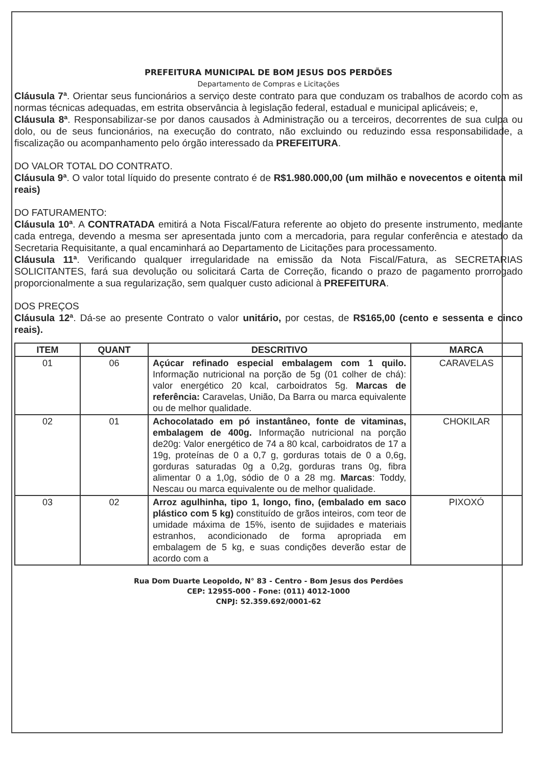PREFEITURA MUNICIPAL DE BOM JESUS DOS PERDÕES
Departamento de Compras e Licitações
Cláusula 7ª. Orientar seus funcionários a serviço deste contrato para que conduzam os trabalhos de acordo com as normas técnicas adequadas, em estrita observância à legislação federal, estadual e municipal aplicáveis; e,
Cláusula 8ª. Responsabilizar-se por danos causados à Administração ou a terceiros, decorrentes de sua culpa ou dolo, ou de seus funcionários, na execução do contrato, não excluindo ou reduzindo essa responsabilidade, a fiscalização ou acompanhamento pelo órgão interessado da PREFEITURA.
DO VALOR TOTAL DO CONTRATO.
Cláusula 9ª. O valor total líquido do presente contrato é de R$1.980.000,00 (um milhão e novecentos e oitenta mil reais)
DO FATURAMENTO:
Cláusula 10ª. A CONTRATADA emitirá a Nota Fiscal/Fatura referente ao objeto do presente instrumento, mediante cada entrega, devendo a mesma ser apresentada junto com a mercadoria, para regular conferência e atestado da Secretaria Requisitante, a qual encaminhará ao Departamento de Licitações para processamento.
Cláusula 11ª. Verificando qualquer irregularidade na emissão da Nota Fiscal/Fatura, as SECRETARIAS SOLICITANTES, fará sua devolução ou solicitará Carta de Correção, ficando o prazo de pagamento prorrogado proporcionalmente a sua regularização, sem qualquer custo adicional à PREFEITURA.
DOS PREÇOS
Cláusula 12ª. Dá-se ao presente Contrato o valor unitário, por cestas, de R$165,00 (cento e sessenta e cinco reais).
| ITEM | QUANT | DESCRITIVO | MARCA |
| --- | --- | --- | --- |
| 01 | 06 | Açúcar refinado especial embalagem com 1 quilo. Informação nutricional na porção de 5g (01 colher de chá): valor energético 20 kcal, carboidratos 5g. Marcas de referência: Caravelas, União, Da Barra ou marca equivalente ou de melhor qualidade. | CARAVELAS |
| 02 | 01 | Achocolatado em pó instantâneo, fonte de vitaminas, embalagem de 400g. Informação nutricional na porção de20g: Valor energético de 74 a 80 kcal, carboidratos de 17 a 19g, proteínas de 0 a 0,7 g, gorduras totais de 0 a 0,6g, gorduras saturadas 0g a 0,2g, gorduras trans 0g, fibra alimentar 0 a 1,0g, sódio de 0 a 28 mg. Marcas : Toddy, Nescau ou marca equivalente ou de melhor qualidade. | CHOKILAR |
| 03 | 02 | Arroz agulhinha, tipo 1, longo, fino, (embalado em saco plástico com 5 kg) constituído de grãos inteiros, com teor de umidade máxima de 15%, isento de sujidades e materiais estranhos, acondicionado de forma apropriada em embalagem de 5 kg, e suas condições deverão estar de acordo com a | PIXOXÓ |
Rua Dom Duarte Leopoldo, N° 83 - Centro - Bom Jesus dos Perdões
CEP: 12955-000 - Fone: (011) 4012-1000
CNPJ: 52.359.692/0001-62